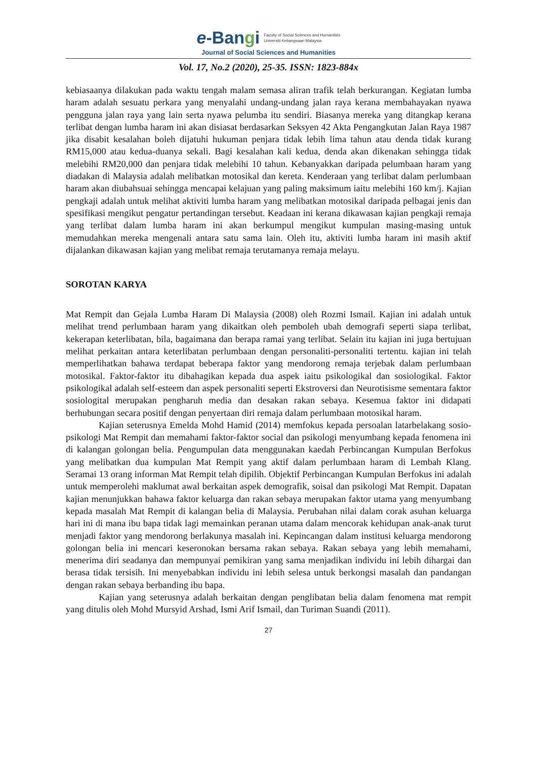e-Bangi
Faculty of Social Sciences and Humanities
Universiti Kebangsaan Malaysia
Journal of Social Sciences and Humanities
Vol. 17, No.2 (2020), 25-35. ISSN: 1823-884x
kebiasaanya dilakukan pada waktu tengah malam semasa aliran trafik telah berkurangan. Kegiatan lumba haram adalah sesuatu perkara yang menyalahi undang-undang jalan raya kerana membahayakan nyawa pengguna jalan raya yang lain serta nyawa pelumba itu sendiri. Biasanya mereka yang ditangkap kerana terlibat dengan lumba haram ini akan disiasat berdasarkan Seksyen 42 Akta Pengangkutan Jalan Raya 1987 jika disabit kesalahan boleh dijatuhi hukuman penjara tidak lebih lima tahun atau denda tidak kurang RM15,000 atau kedua-duanya sekali. Bagi kesalahan kali kedua, denda akan dikenakan sehingga tidak melebihi RM20,000 dan penjara tidak melebihi 10 tahun. Kebanyakkan daripada pelumbaan haram yang diadakan di Malaysia adalah melibatkan motosikal dan kereta. Kenderaan yang terlibat dalam perlumbaan haram akan diubahsuai sehingga mencapai kelajuan yang paling maksimum iaitu melebihi 160 km/j. Kajian pengkaji adalah untuk melihat aktiviti lumba haram yang melibatkan motosikal daripada pelbagai jenis dan spesifikasi mengikut pengatur pertandingan tersebut. Keadaan ini kerana dikawasan kajian pengkaji remaja yang terlibat dalam lumba haram ini akan berkumpul mengikut kumpulan masing-masing untuk memudahkan mereka mengenali antara satu sama lain. Oleh itu, aktiviti lumba haram ini masih aktif dijalankan dikawasan kajian yang melibat remaja terutamanya remaja melayu.
SOROTAN KARYA
Mat Rempit dan Gejala Lumba Haram Di Malaysia (2008) oleh Rozmi Ismail. Kajian ini adalah untuk melihat trend perlumbaan haram yang dikaitkan oleh pemboleh ubah demografi seperti siapa terlibat, kekerapan keterlibatan, bila, bagaimana dan berapa ramai yang terlibat. Selain itu kajian ini juga bertujuan melihat perkaitan antara keterlibatan perlumbaan dengan personaliti-personaliti tertentu. kajian ini telah memperlihatkan bahawa terdapat beberapa faktor yang mendorong remaja terjebak dalam perlumbaan motosikal. Faktor-faktor itu dibahagikan kepada dua aspek iaitu psikologikal dan sosiologikal. Faktor psikologikal adalah self-esteem dan aspek personaliti seperti Ekstroversi dan Neurotisisme sementara faktor sosiologital merupakan pengharuh media dan desakan rakan sebaya. Kesemua faktor ini didapati berhubungan secara positif dengan penyertaan diri remaja dalam perlumbaan motosikal haram.
Kajian seterusnya Emelda Mohd Hamid (2014) memfokus kepada persoalan latarbelakang sosio-psikologi Mat Rempit dan memahami faktor-faktor social dan psikologi menyumbang kepada fenomena ini di kalangan golongan belia. Pengumpulan data menggunakan kaedah Perbincangan Kumpulan Berfokus yang melibatkan dua kumpulan Mat Rempit yang aktif dalam perlumbaan haram di Lembah Klang. Seramai 13 orang informan Mat Rempit telah dipilih. Objektif Perbincangan Kumpulan Berfokus ini adalah untuk memperolehi maklumat awal berkaitan aspek demografik, soisal dan psikologi Mat Rempit. Dapatan kajian menunjukkan bahawa faktor keluarga dan rakan sebaya merupakan faktor utama yang menyumbang kepada masalah Mat Rempit di kalangan belia di Malaysia. Perubahan nilai dalam corak asuhan keluarga hari ini di mana ibu bapa tidak lagi memainkan peranan utama dalam mencorak kehidupan anak-anak turut menjadi faktor yang mendorong berlakunya masalah ini. Kepincangan dalam institusi keluarga mendorong golongan belia ini mencari keseronokan bersama rakan sebaya. Rakan sebaya yang lebih memahami, menerima diri seadanya dan mempunyai pemikiran yang sama menjadikan individu ini lebih dihargai dan berasa tidak tersisih. Ini menyebabkan individu ini lebih selesa untuk berkongsi masalah dan pandangan dengan rakan sebaya berbanding ibu bapa.
Kajian yang seterusnya adalah berkaitan dengan penglibatan belia dalam fenomena mat rempit yang ditulis oleh Mohd Mursyid Arshad, Ismi Arif Ismail, dan Turiman Suandi (2011).
27